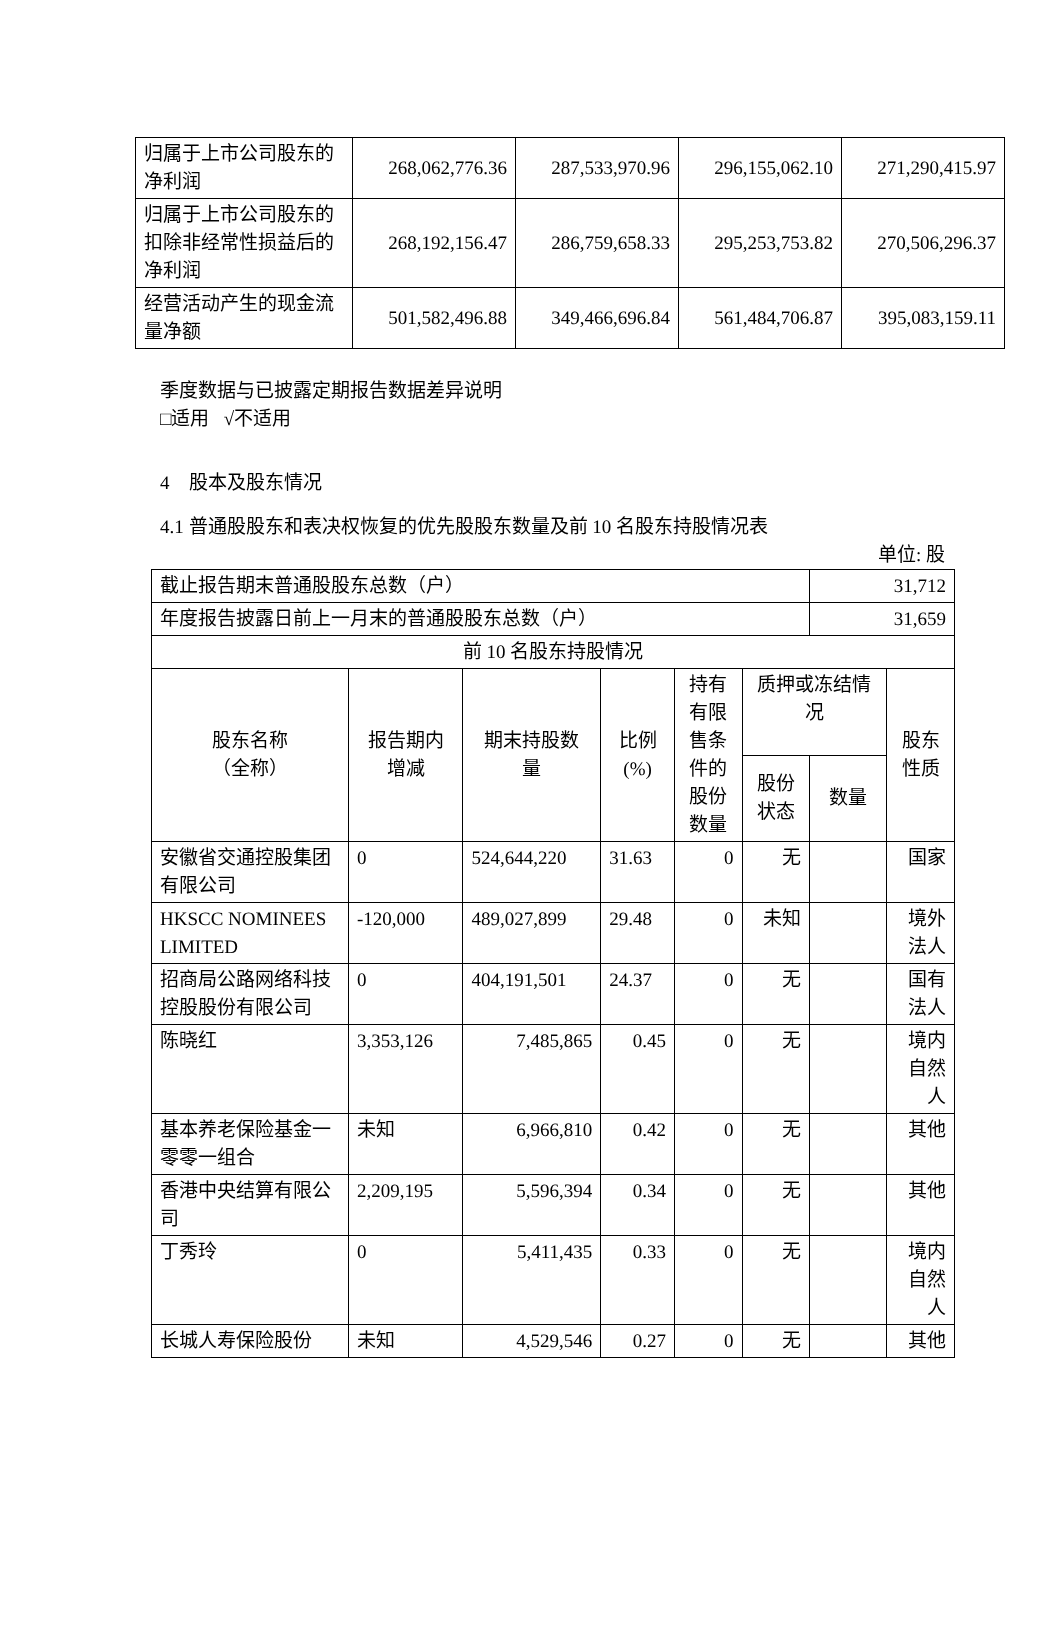| 归属于上市公司股东的净利润 | 268,062,776.36 | 287,533,970.96 | 296,155,062.10 | 271,290,415.97 |
| 归属于上市公司股东的扣除非经常性损益后的净利润 | 268,192,156.47 | 286,759,658.33 | 295,253,753.82 | 270,506,296.37 |
| 经营活动产生的现金流量净额 | 501,582,496.88 | 349,466,696.84 | 561,484,706.87 | 395,083,159.11 |
季度数据与已披露定期报告数据差异说明
□适用 √不适用
4 股本及股东情况
4.1 普通股股东和表决权恢复的优先股股东数量及前 10 名股东持股情况表
单位: 股
| 截止报告期末普通股股东总数（户） | | | | | | 31,712 | |
| 年度报告披露日前上一月末的普通股股东总数（户） | | | | | | 31,659 | |
| 前 10 名股东持股情况 | | | | | | | |
| 股东名称 （全称） | 报告期内 增减 | 期末持股数 量 | 比例 (%) | 持有 有限 售条 件的 股份 数量 | 质押或冻结情 况 | | 股东 性质 |
| | | | | | 股份 状态 | 数量 | |
| 安徽省交通控股集团有限公司 | 0 | 524,644,220 | 31.63 | 0 | 无 | | 国家 |
| HKSCC NOMINEES LIMITED | -120,000 | 489,027,899 | 29.48 | 0 | 未知 | | 境外 法人 |
| 招商局公路网络科技控股股份有限公司 | 0 | 404,191,501 | 24.37 | 0 | 无 | | 国有 法人 |
| 陈晓红 | 3,353,126 | 7,485,865 | 0.45 | 0 | 无 | | 境内 自然 人 |
| 基本养老保险基金一零零一组合 | 未知 | 6,966,810 | 0.42 | 0 | 无 | | 其他 |
| 香港中央结算有限公司 | 2,209,195 | 5,596,394 | 0.34 | 0 | 无 | | 其他 |
| 丁秀玲 | 0 | 5,411,435 | 0.33 | 0 | 无 | | 境内 自然 人 |
| 长城人寿保险股份 | 未知 | 4,529,546 | 0.27 | 0 | 无 | | 其他 |